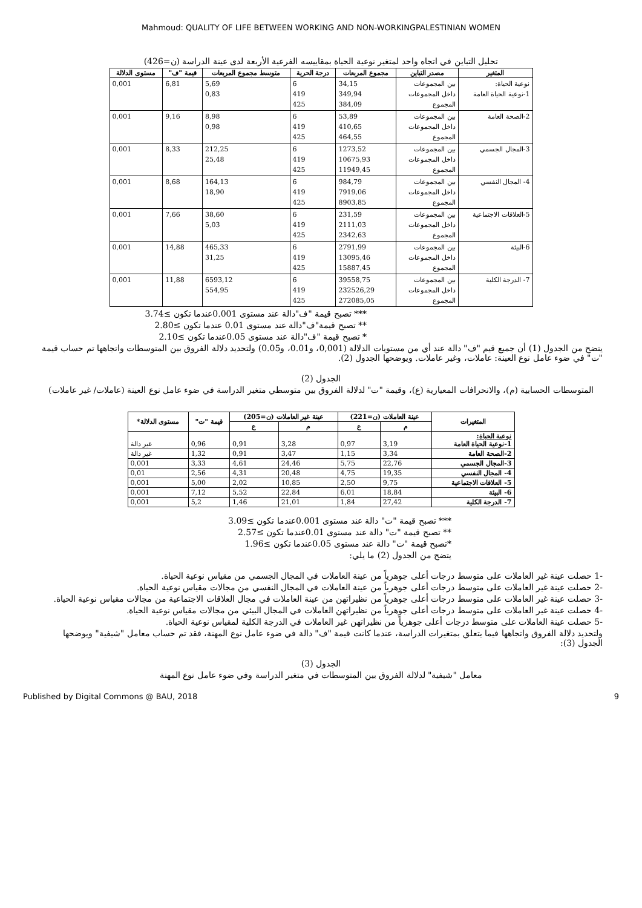Mahmoud: QUALITY OF LIFE BETWEEN WORKING AND NON-WORKINGPALESTINIAN WOMEN
تحليل التباين في اتجاه واحد لمتغير نوعية الحياة بمقاييسه الفرعية الأربعة لدى عينة الدراسة (ن=426)
| المتغير | مصدر التباين | مجموع المربعات | درجة الحرية | متوسط مجموع المربعات | قيمة "ف" | مستوى الدلالة |
| --- | --- | --- | --- | --- | --- | --- |
| نوعية الحياة: 1-نوعية الحياة العامة | بين المجموعات داخل المجموعات المجموع | 34,15 349,94 384,09 | 6 419 425 | 5,69 0,83 | 6,81 | 0,001 |
| 2-الصحة العامة | بين المجموعات داخل المجموعات المجموع | 53,89 410,65 464,55 | 6 419 425 | 8,98 0,98 | 9,16 | 0,001 |
| 3-المجال الجسمي | بين المجموعات داخل المجموعات المجموع | 1273,52 10675,93 11949,45 | 6 419 425 | 212,25 25,48 | 8,33 | 0,001 |
| 4- المجال النفسي | بين المجموعات داخل المجموعات المجموع | 984,79 7919,06 8903,85 | 6 419 425 | 164,13 18,90 | 8,68 | 0,001 |
| 5-العلاقات الاجتماعية | بين المجموعات داخل المجموعات المجموع | 231,59 2111,03 2342,63 | 6 419 425 | 38,60 5,03 | 7,66 | 0,001 |
| 6-البيئة | بين المجموعات داخل المجموعات المجموع | 2791,99 13095,46 15887,45 | 6 419 425 | 465,33 31,25 | 14,88 | 0,001 |
| 7- الدرجة الكلية | بين المجموعات داخل المجموعات المجموع | 39558,75 232526,29 272085,05 | 6 419 425 | 6593,12 554,95 | 11,88 | 0,001 |
*** تصبح قيمة "ف"دالة عند مستوى 0.001عندما تكون ≥3.74
** تصبح قيمة"ف"دالة عند مستوى 0.01 عندما تكون ≥2.80
* تصبح قيمة "ف"دالة عند مستوى 0.05عندما تكون ≥2.10
يتضح من الجدول (1) أن جميع قيم "ف" دالة عند أي من مستويات الدلالة (0,001، و0.01، و0.05) ولتحديد دلالة الفروق بين المتوسطات واتجاهها تم حساب قيمة "ت" في ضوء عامل نوع العينة: عاملات، وغير عاملات. ويوضحها الجدول (2).
الجدول (2)
المتوسطات الحسابية (م)، والانحرافات المعيارية (ع)، وقيمة "ت" لدلالة الفروق بين متوسطي متغير الدراسة في ضوء عامل نوع العينة (عاملات/ غير عاملات)
| المتغيرات | عينة العاملات (ن=221) | | عينة غير العاملات (ن=205) | | قيمة "ت" | مستوى الدلالة* |
| --- | --- | --- | --- | --- | --- | --- |
| | م | ع | م | ع | | |
| نوعية الحياة: 1-نوعية الحياة العامة | 3,19 | 0,97 | 3,28 | 0,91 | 0,96 | غير دالة |
| 2-الصحة العامة | 3,34 | 1,15 | 3,47 | 0,91 | 1,32 | غير دالة |
| 3-المجال الجسمي | 22,76 | 5,75 | 24,46 | 4,61 | 3,33 | 0,001 |
| 4- المجال النفسي | 19,35 | 4,75 | 20,48 | 4,31 | 2,56 | 0,01 |
| 5- العلاقات الاجتماعية | 9,75 | 2,50 | 10,85 | 2,02 | 5,00 | 0,001 |
| 6- البيئة | 18,84 | 6,01 | 22,84 | 5,52 | 7,12 | 0,001 |
| 7- الدرجة الكلية | 27,42 | 1,84 | 21,01 | 1,46 | 5,2 | 0,001 |
*** تصبح قيمة "ت" دالة عند مستوى 0.001عندما تكون ≥3.09
** تصبح قيمة "ت" دالة عند مستوى 0.01عندما تكون ≥2.57
*تصبح قيمة "ت" دالة عند مستوى 0.05عندما تكون ≥1.96
يتضح من الجدول (2) ما يلي:
-1 حصلت عينة غير العاملات على متوسط درجات أعلى جوهرياً من عينة العاملات في المجال الجسمي من مقياس نوعية الحياة.
-2 حصلت عينة غير العاملات على متوسط درجات أعلى جوهرياً من عينة العاملات في المجال النفسي من مجالات مقياس نوعية الحياة.
-3 حصلت عينة غير العاملات على متوسط درجات أعلى جوهرياً من نظيراتهن من عينة العاملات في مجال العلاقات الاجتماعية من مجالات مقياس نوعية الحياة.
-4 حصلت عينة غير العاملات على متوسط درجات أعلى جوهرياً من نظيراتهن العاملات في المجال البيئي من مجالات مقياس نوعية الحياة.
-5 حصلت عينة العاملات على متوسط درجات أعلى جوهرياً من نظيراتهن غير العاملات في الدرجة الكلية لمقياس نوعية الحياة.
ولتحديد دلالة الفروق واتجاهها فيما يتعلق بمتغيرات الدراسة، عندما كانت قيمة "ف" دالة في ضوء عامل نوع المهنة، فقد تم حساب معامل "شيفية" ويوضحها الجدول (3):
الجدول (3)
معامل "شيفية" لدلالة الفروق بين المتوسطات في متغير الدراسة وفي ضوء عامل نوع المهنة
Published by Digital Commons @ BAU, 2018 9